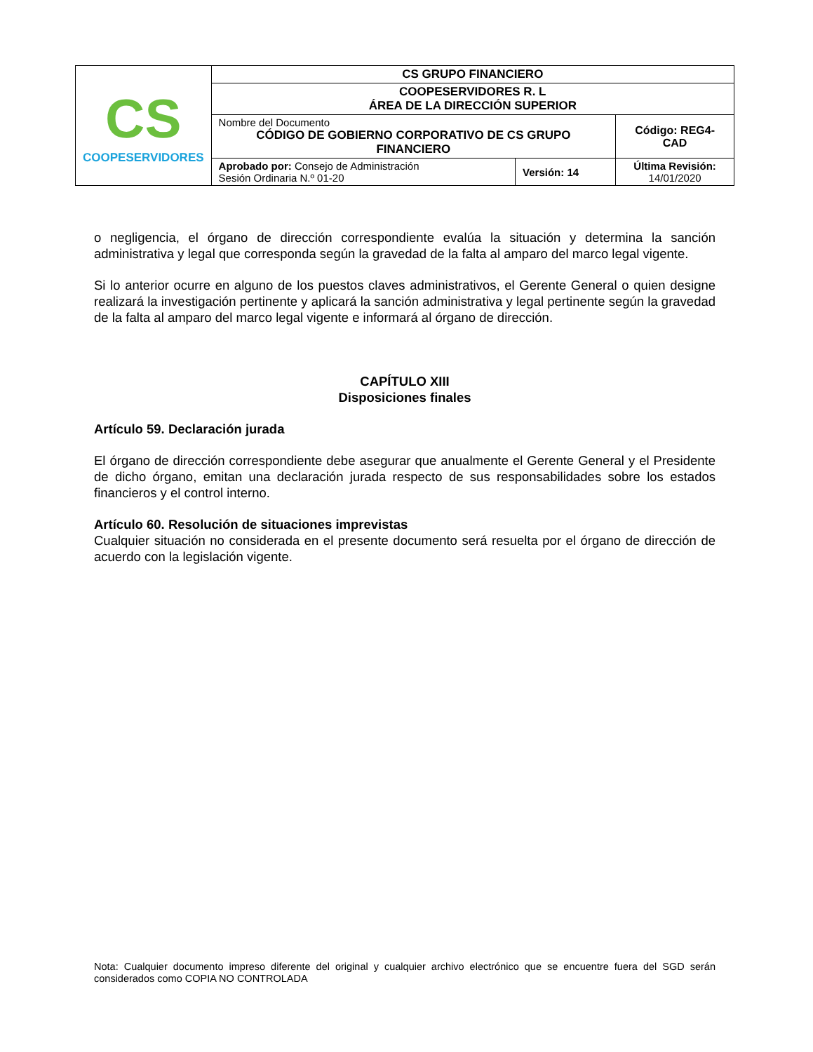| CS COOPESERVIDORES | CS GRUPO FINANCIERO | | |
| | COOPESERVIDORES R. L ÁREA DE LA DIRECCIÓN SUPERIOR | | |
| | Nombre del Documento CÓDIGO DE GOBIERNO CORPORATIVO DE CS GRUPO FINANCIERO | | Código: REG4-CAD |
| | Aprobado por: Consejo de Administración Sesión Ordinaria N.º 01-20 | Versión: 14 | Última Revisión: 14/01/2020 |
o negligencia, el órgano de dirección correspondiente evalúa la situación y determina la sanción administrativa y legal que corresponda según la gravedad de la falta al amparo del marco legal vigente.
Si lo anterior ocurre en alguno de los puestos claves administrativos, el Gerente General o quien designe realizará la investigación pertinente y aplicará la sanción administrativa y legal pertinente según la gravedad de la falta al amparo del marco legal vigente e informará al órgano de dirección.
CAPÍTULO XIII
Disposiciones finales
Artículo 59. Declaración jurada
El órgano de dirección correspondiente debe asegurar que anualmente el Gerente General y el Presidente de dicho órgano, emitan una declaración jurada respecto de sus responsabilidades sobre los estados financieros y el control interno.
Artículo 60. Resolución de situaciones imprevistas
Cualquier situación no considerada en el presente documento será resuelta por el órgano de dirección de acuerdo con la legislación vigente.
Nota: Cualquier documento impreso diferente del original y cualquier archivo electrónico que se encuentre fuera del SGD serán considerados como COPIA NO CONTROLADA